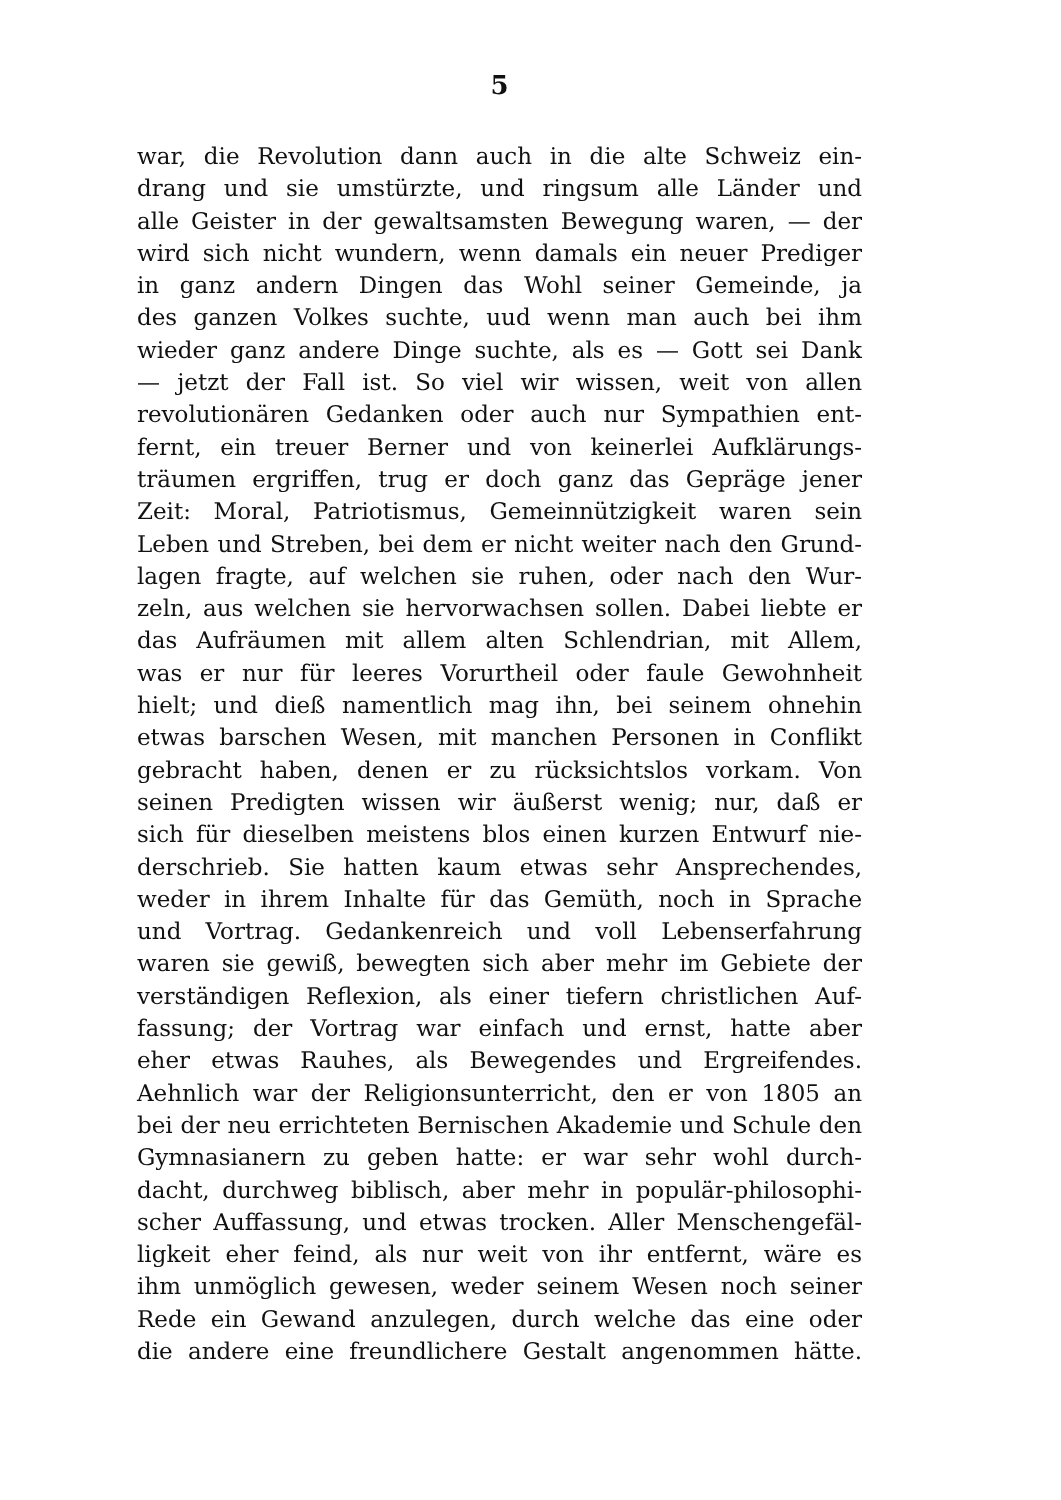5
war, die Revolution dann auch in die alte Schweiz ein-
drang und sie umstürzte, und ringsum alle Länder und
alle Geister in der gewaltsamsten Bewegung waren, — der
wird sich nicht wundern, wenn damals ein neuer Prediger
in ganz andern Dingen das Wohl seiner Gemeinde, ja
des ganzen Volkes suchte, uud wenn man auch bei ihm
wieder ganz andere Dinge suchte, als es — Gott sei Dank
— jetzt der Fall ist. So viel wir wissen, weit von allen
revolutionären Gedanken oder auch nur Sympathien ent-
fernt, ein treuer Berner und von keinerlei Aufklärungs-
träumen ergriffen, trug er doch ganz das Gepräge jener
Zeit: Moral, Patriotismus, Gemeinnützigkeit waren sein
Leben und Streben, bei dem er nicht weiter nach den Grund-
lagen fragte, auf welchen sie ruhen, oder nach den Wur-
zeln, aus welchen sie hervorwachsen sollen. Dabei liebte er
das Aufräumen mit allem alten Schlendrian, mit Allem,
was er nur für leeres Vorurtheil oder faule Gewohnheit
hielt; und dieß namentlich mag ihn, bei seinem ohnehin
etwas barschen Wesen, mit manchen Personen in Conflikt
gebracht haben, denen er zu rücksichtslos vorkam. Von
seinen Predigten wissen wir äußerst wenig; nur, daß er
sich für dieselben meistens blos einen kurzen Entwurf nie-
derschrieb. Sie hatten kaum etwas sehr Ansprechendes,
weder in ihrem Inhalte für das Gemüth, noch in Sprache
und Vortrag. Gedankenreich und voll Lebenserfahrung
waren sie gewiß, bewegten sich aber mehr im Gebiete der
verständigen Reflexion, als einer tiefern christlichen Auf-
fassung; der Vortrag war einfach und ernst, hatte aber
eher etwas Rauhes, als Bewegendes und Ergreifendes.
Aehnlich war der Religionsunterricht, den er von 1805 an
bei der neu errichteten Bernischen Akademie und Schule den
Gymnasianern zu geben hatte: er war sehr wohl durch-
dacht, durchweg biblisch, aber mehr in populär-philosophi-
scher Auffassung, und etwas trocken. Aller Menschengefäl-
ligkeit eher feind, als nur weit von ihr entfernt, wäre es
ihm unmöglich gewesen, weder seinem Wesen noch seiner
Rede ein Gewand anzulegen, durch welche das eine oder
die andere eine freundlichere Gestalt angenommen hätte.